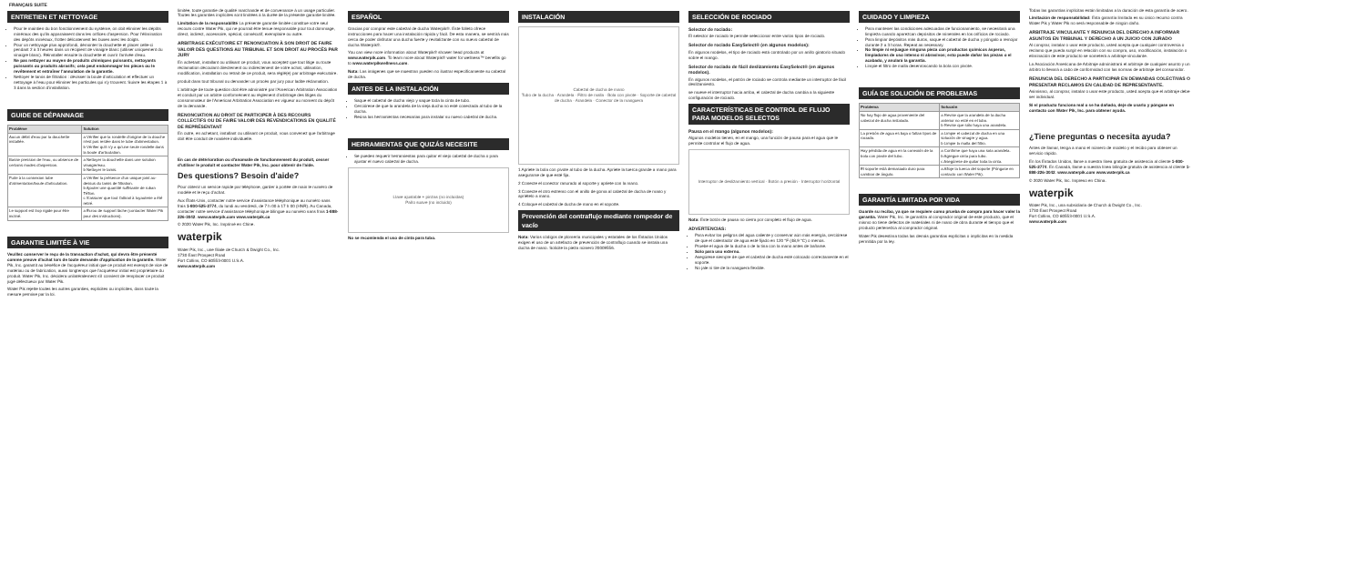FRANÇAIS SUITE
ENTRETIEN ET NETTOYAGE
Pour le maintien du bon fonctionnement du système, on doit éliminer les dépôts minéraux des qu'ils apparaissent dans les orifices d'aspersion. Pour l'élimination des dépôts minéraux, frotter délicatement les buses avec les doigts.
Pour un nettoyage plus approfondi, démonter la douchette et placer celle-ci pendant 2 à 3 heures dans un récipient de vinaigre blanc (utiliser uniquement du vinaigre blanc). Réinstaller ensuite la douchette et ouvrir l'arrivée d'eau.
Ne pas nettoyer au moyen de produits chimiques puissants, nettoyants puissants ou produits abrasifs; cela peut endommager les pièces ou le revêtement et entraîner l'annulation de la garantie.
Nettoyer le tamis de filtration : dévisser la boule d'articulation et effectuer un nettoyage à l'eau pour éliminer les particules qui s'y trouvent. Suivre les étapes 1 à 3 dans la section d'installation.
GUIDE DE DÉPANNAGE
| Problème | Solution |
| --- | --- |
| Aucun débit d'eau par la douchette installée. | a Vérifier que la rondelle d'origine de la douche n'est pas restée dans le tube d'alimentation. b Vérifier qu'il n'y a qu'une seule rondelle dans la boule d'articulation. |
| Basse pression de l'eau, ou absence de certains modes d'aspersion. | a Nettoyer la douchette dans une solution vinaigre/eau. b Nettoyer le tamis. |
| Fuite à la connexion tube d'alimentation/boule d'articulation. | a Vérifier la présence d'un unique joint au-dessus du tamis de filtration. b Ajouter une quantité suffisante de ruban Téflon. c S'assurer que tout l'attirail à tuyauterie a été retiré. |
| Le support est trop rigide pour être incliné. | a Écrou de support lâche (contacter Water Pik pour des instructions). |
GARANTIE LIMITÉE À VIE
Veuillez conserver le reçu de la transaction d'achat, qui devra être présenté comme preuve d'achat lors de toute demande d'application de la garantie. Water Pik, Inc. garantit au bénéfice de l'acquéreur initial que ce produit est exempt de vice de matériau ou de fabrication, aussi longtemps que l'acquéreur initial est propriétaire du produit. Water Pik, Inc. décidera unilatéralement s'il convient de remplacer ce produit jugé défectueux par Water Pik.
Water Pik rejette toutes les autres garanties, explicites ou implicites, dans toute la mesure permise par la loi.
limitée, toute garantie de qualité marchande et de convenance à un usage particulier. Toutes les garanties implicites sont limitées à la durée de la présente garantie limitée.
Limitation de la responsabilité La présente garantie limitée constitue votre seul recours contre Water Pik, qui ne pourrait être tenue responsable pour tout dommage, direct, indirect, accessoire, spécial, consécutif, exemplaire ou autre.
ARBITRAGE EXÉCUTOIRE ET RENONCIATION À SON DROIT DE FAIRE VALOIR DES QUESTIONS AU TRIBUNAL ET SON DROIT AU PROCÈS PAR JURY
En achetant, installant ou utilisant ce produit, vous acceptez que tout litige ou toute réclamation découlant directement ou indirectement de votre achat, utilisation, modification, installation ou retrait de ce produit, sera réglé(e) par arbitrage exécutoire.
produit dans tout tribunal ou demander un procès par jury pour ladite réclamation.
L'arbitrage de toute question doit être administré par l'American Arbitration Association et conduit par un arbitre conformément au règlement d'arbitrage des litiges du consommateur de l'American Arbitration Association en vigueur au moment du dépôt de la demande.
RENONCIATION AU DROIT DE PARTICIPER À DES RECOURS COLLECTIFS OU DE FAIRE VALOIR DES REVENDICATIONS EN QUALITÉ DE REPRÉSENTANT
En outre, en achetant, installant ou utilisant ce produit, vous convenez que l'arbitrage doit être conduit de manière individuelle.
En cas de détérioration ou d'anomalie de fonctionnement du produit, cesser d'utiliser le produit et contacter Water Pik, Inc. pour obtenir de l'aide.
Des questions? Besoin d'aide?
Pour obtenir un service rapide par téléphone, garder à portée de main le numéro de modèle et le reçu d'achat.
Aux États-Unis, contacter notre service d'assistance téléphonique au numéro sans frais 1-800-525-2774, du lundi au vendredi, de 7 h 00 à 17 h 00 (HNR). Au Canada, contacter notre service d'assistance téléphonique bilingue au numéro sans frais 1-888-226-3042. www.waterpik.com www.waterpik.ca
© 2020 Water Pik, Inc. Imprimé en Chine.
waterpik
Water Pik, Inc., une filiale de Church & Dwight Co., Inc.
1730 East Prospect Road
Fort Collins, CO 80553-0001 U.S.A.
www.waterpik.com
ESPAÑOL
Gracias por comprar este cabezal de ducha Waterpik®. Este folleto ofrece instrucciones para hacer una instalación rápida y fácil. De esta manera, se sentirá más cerca de poder disfrutar una ducha fuerte y revitalizante con su nuevo cabezal de ducha Waterpik®.
You can view more information about Waterpik® shower head products at www.waterpik.com. To learn more about Waterpik® water for wellness™ benefits go to www.waterpikwellness.com.
Nota: Las imágenes que se muestran pueden no ilustrar específicamente su cabezal de ducha.
ANTES DE LA INSTALACIÓN
Saque el cabezal de ducha viejo y saque toda la cinta de tubo.
Cerciórese de que la arandela de la vieja ducha no esté conectada al tubo de la ducha.
Reúna las herramientas necesarias para instalar su nuevo cabezal de ducha.
HERRAMIENTAS QUE QUIZÁS NECESITE
Se pueden requerir herramientas para quitar el viejo cabezal de ducha o para ajustar el nuevo cabezal de ducha.
Llave ajustable + pinzas (no incluidas)
Paño suave (no incluido)
No se recomienda el uso de cinta para tubo.
INSTALACIÓN
Cabezal de ducha de mano
Tubo de la ducha · Arandela · Filtro de malla · Bola con pivote · Soporte de cabezal de ducha · Arandela · Conector de la manguera
1 Apriete la bola con pivote al tubo de la ducha. Apriete la tuerca grande a mano para asegurarse de que esté fija.
2 Conecte el conector ranurado al soporte y apriete con la mano.
3 Conecte el otro extremo con el anillo de goma al cabezal de ducha de mano y apriételo a mano.
4 Coloque el cabezal de ducha de mano en el soporte.
Prevención del contraflujo mediante rompedor de vacío
Nota: Varios códigos de plomería municipales y estatales de los Estados Unidos exigen el uso de un artefacto de prevención de contraflujo cuando se instala una ducha de mano. Solicite la pieza número 20009556.
SELECCIÓN DE ROCIADO
Selector de rociado:
El selector de rociado le permite seleccionar entre varios tipos de rociado.
Selector de rociado EasySelect® (en algunos modelos):
En algunos modelos, el tipo de rociado está controlado por un anillo giratorio situado sobre el mango.
Selector de rociado de fácil deslizamiento EasySelect® (en algunos modelos).
En algunos modelos, el patrón de rociado se controla mediante un interruptor de fácil deslizamiento.
se mueve el interruptor hacia arriba, el cabezal de ducha cambia a la siguiente configuración de rociado.
CARACTERÍSTICAS DE CONTROL DE FLUJO PARA MODELOS SELECTOS
Pausa en el mango (algunos modelos):
Algunos modelos tienen, en el mango, una función de pausa para el agua que le permite controlar el flujo de agua.
Interruptor de deslizamiento vertical · Botón a presión · Interruptor horizontal
Nota: Este botón de pausa no cierra por completo el flujo de agua.
ADVERTENCIAS:
Para evitar los peligros del agua caliente y conservar aún más energía, cerciórese de que el calentador de agua esté fijado en 120 °F (48,9 °C) o menos.
Pruebe el agua de la ducha o de la tina con la mano antes de bañarse.
Sólo para uso externo.
Asegúrese siempre de que el cabezal de ducha esté colocado correctamente en el soporte.
No jale ni tire de la manguera flexible.
CUIDADO Y LIMPIEZA
Para mantener las condiciones adecuadas de funcionamiento, se necesitará una limpieza cuando aparezcan depósitos de minerales en los orificios de rociado.
Para limpiar depósitos más duros, saque el cabezal de ducha y póngalo a remojar durante 2 a 3 horas. Repeat as necessary.
No limpie ni enjuague ninguna pieza con productos químicos ásperos, limpiadores de uso intenso ni abrasivos; esto puede dañar las piezas o el acabado, y anulará la garantía.
Limpie el filtro de malla desenroscando la bola con pivote.
GUÍA DE SOLUCIÓN DE PROBLEMAS
| Problema | Solución |
| --- | --- |
| No hay flujo de agua proveniente del cabezal de ducha instalado. | a Revise que la arandela de la ducha anterior no esté en el tubo. b Revise que sólo haya una arandela. |
| La presión de agua es baja o faltan tipos de rociado. | a Limpie el cabezal de ducha en una solución de vinagre y agua. b Limpie la malla del filtro. |
| Hay pérdida de agua en la conexión de la bola con pivote del tubo. | a Confirme que haya una sola arandela. b Agregue cinta para tubo. c Asegúrese de quitar toda la cinta. |
| El soporte está demasiado duro para cambiar de ángulo. | a Afloje la tuerca del soporte (Póngase en contacto con Water Pik). |
GARANTÍA LIMITADA POR VIDA
Guarde su recibo, ya que se requiere como prueba de compra para hacer valer la garantía. Water Pik, Inc. le garantiza al comprador original de este producto, que el mismo no tiene defectos de materiales ni de mano de obra durante el tiempo que el producto pertenezca al comprador original.
Water Pik desestima todas las demás garantías explícitas o implícitas en la medida permitida por la ley.
Todas las garantías implícitas están limitadas a la duración de esta garantía de acero.
Limitación de responsabilidad: Esta garantía limitada es su único recurso contra Water Pik y Water Pik no será responsable de ningún daño.
ARBITRAJE VINCULANTE Y RENUNCIA DEL DERECHO A INFORMAR ASUNTOS EN TRIBUNAL Y DERECHO A UN JUICIO CON JURADO
Al comprar, instalar o usar este producto, usted acepta que cualquier controversia o reclamo que pueda surgir en relación con su compra, uso, modificación, instalación o eliminación de este producto se someterá a arbitraje vinculante.
La Asociación Americana de Arbitraje administrará el arbitraje de cualquier asunto y un árbitro lo llevará a cabo de conformidad con las normas de arbitraje del consumidor.
RENUNCIA DEL DERECHO A PARTICIPAR EN DEMANDAS COLECTIVAS O PRESENTAR RECLAMOS EN CALIDAD DE REPRESENTANTE.
Asimismo, al comprar, instalar o usar este producto, usted acepta que el arbitraje debe ser individual.
Si el producto funciona mal o se ha dañado, deje de usarlo y póngase en contacto con Water Pik, Inc. para obtener ayuda.
¿Tiene preguntas o necesita ayuda?
Antes de llamar, tenga a mano el número de modelo y el recibo para obtener un servicio rápido.
En los Estados Unidos, llame a nuestra línea gratuita de asistencia al cliente 1-800-525-2774. En Canadá, llame a nuestra línea bilingüe gratuita de asistencia al cliente 1-888-226-3042. www.waterpik.com www.waterpik.ca
© 2020 Water Pik, Inc. Impreso en China.
waterpik
Water Pik, Inc., una subsidiaria de Church & Dwight Co., Inc.
1730 East Prospect Road
Fort Collins, CO 80553-0001 U.S.A.
www.waterpik.com